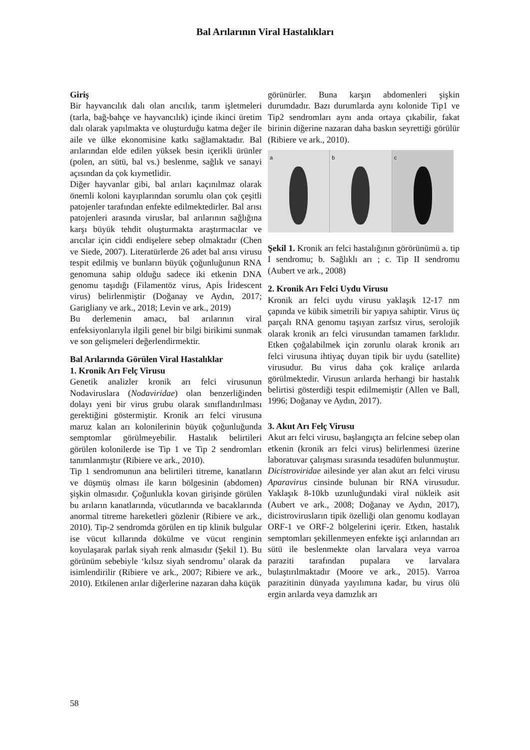Bal Arılarının Viral Hastalıkları
Giriş
Bir hayvancılık dalı olan arıcılık, tarım işletmeleri (tarla, bağ-bahçe ve hayvancılık) içinde ikinci üretim dalı olarak yapılmakta ve oluşturduğu katma değer ile aile ve ülke ekonomisine katkı sağlamaktadır. Bal arılarından elde edilen yüksek besin içerikli ürünler (polen, arı sütü, bal vs.) beslenme, sağlık ve sanayi açısından da çok kıymetlidir.
Diğer hayvanlar gibi, bal arıları kaçınılmaz olarak önemli koloni kayıplarından sorumlu olan çok çeşitli patojenler tarafından enfekte edilmektedirler. Bal arısı patojenleri arasında viruslar, bal arılarının sağlığına karşı büyük tehdit oluşturmakta araştırmacılar ve arıcılar için ciddi endişelere sebep olmaktadır (Chen ve Siede, 2007). Literatürlerde 26 adet bal arısı virusu tespit edilmiş ve bunların büyük çoğunluğunun RNA genomuna sahip olduğu sadece iki etkenin DNA genomu taşıdığı (Filamentöz virus, Apis İridescent virus) belirlenmiştir (Doğanay ve Aydın, 2017; Garigliany ve ark., 2018; Levin ve ark., 2019)
Bu derlemenin amacı, bal arılarının viral enfeksiyonlarıyla ilgili genel bir bilgi birikimi sunmak ve son gelişmeleri değerlendirmektir.
Bal Arılarında Görülen Viral Hastalıklar
1. Kronik Arı Felç Virusu
Genetik analizler kronik arı felci virusunun Nodaviruslara (Nodaviridae) olan benzerliğinden dolayı yeni bir virus grubu olarak sınıflandırılması gerektiğini göstermiştir. Kronik arı felci virusuna maruz kalan arı kolonilerinin büyük çoğunluğunda semptomlar görülmeyebilir. Hastalık belirtileri görülen kolonilerde ise Tip 1 ve Tip 2 sendromları tanımlanmıştır (Ribiere ve ark., 2010).
Tip 1 sendromunun ana belirtileri titreme, kanatların ve düşmüş olması ile karın bölgesinin (abdomen) şişkin olmasıdır. Çoğunlukla kovan girişinde görülen bu arıların kanatlarında, vücutlarında ve bacaklarında anormal titreme hareketleri gözlenir (Ribiere ve ark., 2010). Tip-2 sendromda görülen en tip klinik bulgular ise vücut kıllarında dökülme ve vücut renginin koyulaşarak parlak siyah renk almasıdır (Şekil 1). Bu görünüm sebebiyle ‘kılsız siyah sendromu’ olarak da isimlendirilir (Ribiere ve ark., 2007; Ribiere ve ark., 2010). Etkilenen arılar diğerlerine nazaran daha küçük
görünürler. Buna karşın abdomenleri şişkin durumdadır. Bazı durumlarda aynı kolonide Tip1 ve Tip2 sendromları aynı anda ortaya çıkabilir, fakat birinin diğerine nazaran daha baskın seyrettiği görülür (Ribiere ve ark., 2010).
a b c
Şekil 1. Kronik arı felci hastalığının görörünümü a. tip I sendromu; b. Sağlıklı arı ; c. Tip II sendromu (Aubert ve ark., 2008)
2. Kronik Arı Felci Uydu Virusu
Kronik arı felci uydu virusu yaklaşık 12-17 nm çapında ve kübik simetrili bir yapıya sahiptir. Virus üç parçalı RNA genomu taşıyan zarfsız virus, serolojik olarak kronik arı felci virusundan tamamen farklıdır. Etken çoğalabilmek için zorunlu olarak kronik arı felci virusuna ihtiyaç duyan tipik bir uydu (satellite) virusudur. Bu virus daha çok kraliçe arılarda görülmektedir. Virusun arılarda herhangi bir hastalık belirtisi gösterdiği tespit edilmemiştir (Allen ve Ball, 1996; Doğanay ve Aydın, 2017).
3. Akut Arı Felç Virusu
Akut arı felci virusu, başlangıçta arı felcine sebep olan etkenin (kronik arı felci virus) belirlenmesi üzerine laboratuvar çalışması sırasında tesadüfen bulunmuştur. Dicistroviridae ailesinde yer alan akut arı felci virusu Aparavirus cinsinde bulunan bir RNA virusudur. Yaklaşık 8-10kb uzunluğundaki viral nükleik asit (Aubert ve ark., 2008; Doğanay ve Aydın, 2017), dicistrovirusların tipik özelliği olan genomu kodlayan ORF-1 ve ORF-2 bölgelerini içerir. Etken, hastalık semptomları şekillenmeyen enfekte işçi arılarından arı sütü ile beslenmekte olan larvalara veya varroa paraziti tarafından pupalara ve larvalara bulaştırılmaktadır (Moore ve ark., 2015). Varroa parazitinin dünyada yayılımına kadar, bu virus ölü ergin arılarda veya damızlık arı
58